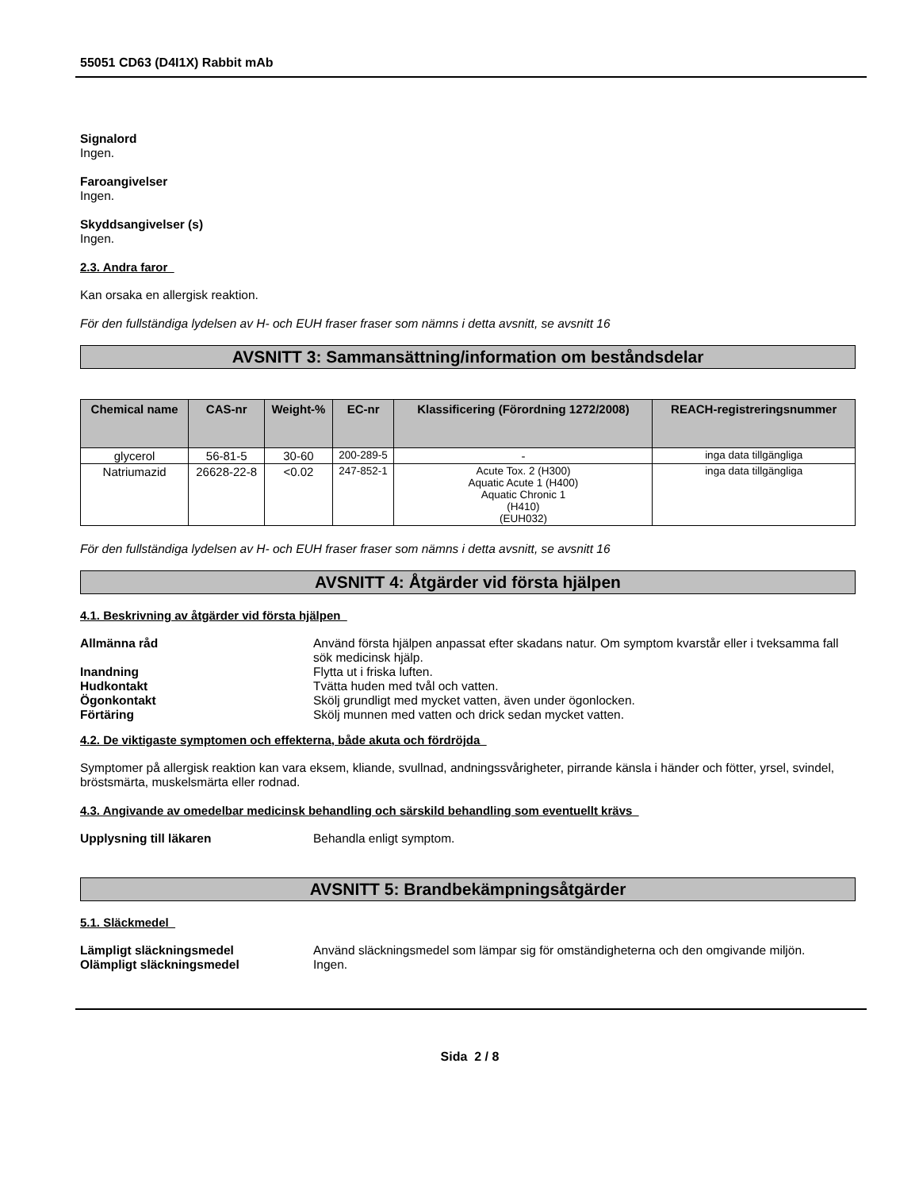55051 CD63 (D4I1X) Rabbit mAb
Signalord
Ingen.
Faroangivelser
Ingen.
Skyddsangivelser (s)
Ingen.
2.3. Andra faror
Kan orsaka en allergisk reaktion.
För den fullständiga lydelsen av H- och EUH fraser fraser som nämns i detta avsnitt, se avsnitt 16
AVSNITT 3: Sammansättning/information om beståndsdelar
| Chemical name | CAS-nr | Weight-% | EC-nr | Klassificering (Förordning 1272/2008) | REACH-registreringsnummer |
| --- | --- | --- | --- | --- | --- |
| glycerol | 56-81-5 | 30-60 | 200-289-5 | - | inga data tillgängliga |
| Natriumazid | 26628-22-8 | <0.02 | 247-852-1 | Acute Tox. 2 (H300) Aquatic Acute 1 (H400) Aquatic Chronic 1 (H410) (EUH032) | inga data tillgängliga |
För den fullständiga lydelsen av H- och EUH fraser fraser som nämns i detta avsnitt, se avsnitt 16
AVSNITT 4: Åtgärder vid första hjälpen
4.1. Beskrivning av åtgärder vid första hjälpen
Allmänna råd Använd första hjälpen anpassat efter skadans natur. Om symptom kvarstår eller i tveksamma fall sök medicinsk hjälp.
Inandning Flytta ut i friska luften.
Hudkontakt Tvätta huden med tvål och vatten.
Ögonkontakt Skölj grundligt med mycket vatten, även under ögonlocken.
Förtäring Skölj munnen med vatten och drick sedan mycket vatten.
4.2. De viktigaste symptomen och effekterna, både akuta och fördröjda
Symptomer på allergisk reaktion kan vara eksem, kliande, svullnad, andningssvårigheter, pirrande känsla i händer och fötter, yrsel, svindel, bröstsmärta, muskelsmärta eller rodnad.
4.3. Angivande av omedelbar medicinsk behandling och särskild behandling som eventuellt krävs
Upplysning till läkaren Behandla enligt symptom.
AVSNITT 5: Brandbekämpningsåtgärder
5.1. Släckmedel
Lämpligt släckningsmedel Använd släckningsmedel som lämpar sig för omständigheterna och den omgivande miljön.
Olämpligt släckningsmedel Ingen.
Sida 2 / 8